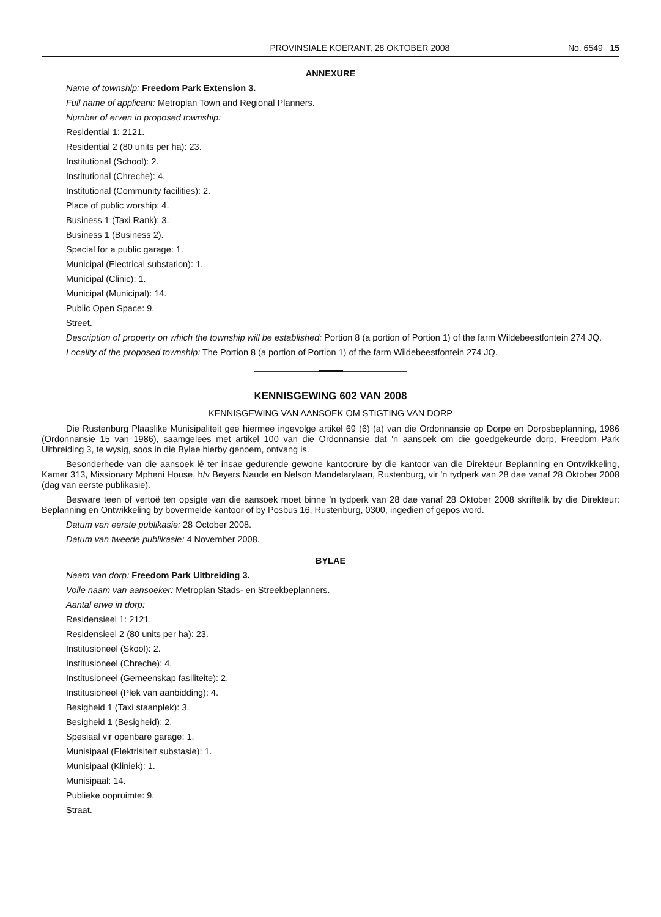PROVINSIALE KOERANT, 28 OKTOBER 2008 No. 6549 15
ANNEXURE
Name of township: Freedom Park Extension 3.
Full name of applicant: Metroplan Town and Regional Planners.
Number of erven in proposed township:
Residential 1: 2121.
Residential 2 (80 units per ha): 23.
Institutional (School): 2.
Institutional (Chreche): 4.
Institutional (Community facilities): 2.
Place of public worship: 4.
Business 1 (Taxi Rank): 3.
Business 1 (Business 2).
Special for a public garage: 1.
Municipal (Electrical substation): 1.
Municipal (Clinic): 1.
Municipal (Municipal): 14.
Public Open Space: 9.
Street.
Description of property on which the township will be established: Portion 8 (a portion of Portion 1) of the farm Wildebeestfontein 274 JQ.
Locality of the proposed township: The Portion 8 (a portion of Portion 1) of the farm Wildebeestfontein 274 JQ.
KENNISGEWING 602 VAN 2008
KENNISGEWING VAN AANSOEK OM STIGTING VAN DORP
Die Rustenburg Plaaslike Munisipaliteit gee hiermee ingevolge artikel 69 (6) (a) van die Ordonnansie op Dorpe en Dorpsbeplanning, 1986 (Ordonnansie 15 van 1986), saamgelees met artikel 100 van die Ordonnansie dat 'n aansoek om die goedgekeurde dorp, Freedom Park Uitbreiding 3, te wysig, soos in die Bylae hierby genoem, ontvang is.
Besonderhede van die aansoek lê ter insae gedurende gewone kantoorure by die kantoor van die Direkteur Beplanning en Ontwikkeling, Kamer 313, Missionary Mpheni House, h/v Beyers Naude en Nelson Mandelarylaan, Rustenburg, vir 'n tydperk van 28 dae vanaf 28 Oktober 2008 (dag van eerste publikasie).
Besware teen of vertoë ten opsigte van die aansoek moet binne 'n tydperk van 28 dae vanaf 28 Oktober 2008 skriftelik by die Direkteur: Beplanning en Ontwikkeling by bovermelde kantoor of by Posbus 16, Rustenburg, 0300, ingedien of gepos word.
Datum van eerste publikasie: 28 October 2008.
Datum van tweede publikasie: 4 November 2008.
BYLAE
Naam van dorp: Freedom Park Uitbreiding 3.
Volle naam van aansoeker: Metroplan Stads- en Streekbeplanners.
Aantal erwe in dorp:
Residensieel 1: 2121.
Residensieel 2 (80 units per ha): 23.
Institusioneel (Skool): 2.
Institusioneel (Chreche): 4.
Institusioneel (Gemeenskap fasiliteite): 2.
Institusioneel (Plek van aanbidding): 4.
Besigheid 1 (Taxi staanplek): 3.
Besigheid 1 (Besigheid): 2.
Spesiaal vir openbare garage: 1.
Munisipaal (Elektrisiteit substasie): 1.
Munisipaal (Kliniek): 1.
Munisipaal: 14.
Publieke oopruimte: 9.
Straat.